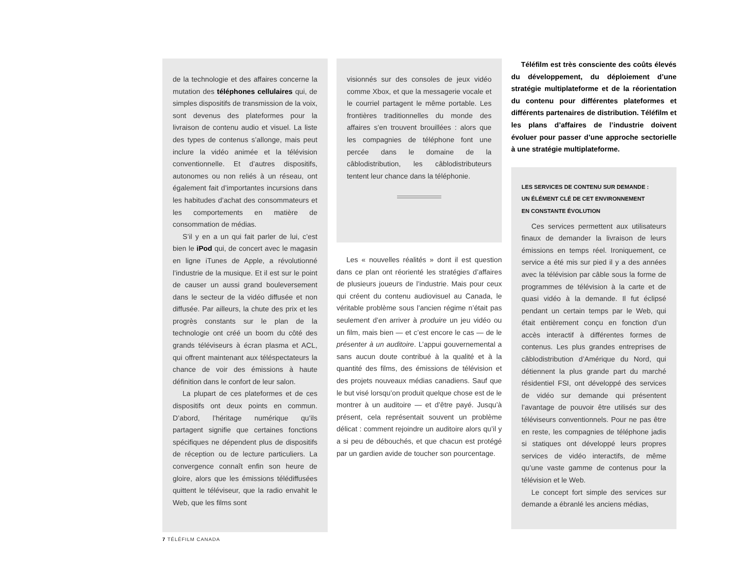de la technologie et des affaires concerne la mutation des téléphones cellulaires qui, de simples dispositifs de transmission de la voix, sont devenus des plateformes pour la livraison de contenu audio et visuel. La liste des types de contenus s’allonge, mais peut inclure la vidéo animée et la télévision conventionnelle. Et d’autres dispositifs, autonomes ou non reliés à un réseau, ont également fait d’importantes incursions dans les habitudes d’achat des consommateurs et les comportements en matière de consommation de médias.
S’il y en a un qui fait parler de lui, c’est bien le iPod qui, de concert avec le magasin en ligne iTunes de Apple, a révolutionné l’industrie de la musique. Et il est sur le point de causer un aussi grand bouleversement dans le secteur de la vidéo diffusée et non diffusée. Par ailleurs, la chute des prix et les progrès constants sur le plan de la technologie ont créé un boom du côté des grands téléviseurs à écran plasma et ACL, qui offrent maintenant aux téléspectateurs la chance de voir des émissions à haute définition dans le confort de leur salon.
La plupart de ces plateformes et de ces dispositifs ont deux points en commun. D’abord, l’héritage numérique qu’ils partagent signifie que certaines fonctions spécifiques ne dépendent plus de dispositifs de réception ou de lecture particuliers. La convergence connaît enfin son heure de gloire, alors que les émissions télédiffusées quittent le téléviseur, que la radio envahit le Web, que les films sont
visionnés sur des consoles de jeux vidéo comme Xbox, et que la messagerie vocale et le courriel partagent le même portable. Les frontières traditionnelles du monde des affaires s’en trouvent brouillées : alors que les compagnies de téléphone font une percée dans le domaine de la câblodistribution, les câblodistributeurs tentent leur chance dans la téléphonie.
Les « nouvelles réalités » dont il est question dans ce plan ont réorienté les stratégies d’affaires de plusieurs joueurs de l’industrie. Mais pour ceux qui créent du contenu audiovisuel au Canada, le véritable problème sous l’ancien régime n’était pas seulement d’en arriver à produire un jeu vidéo ou un film, mais bien — et c’est encore le cas — de le présenter à un auditoire. L’appui gouvernemental a sans aucun doute contribué à la qualité et à la quantité des films, des émissions de télévision et des projets nouveaux médias canadiens. Sauf que le but visé lorsqu’on produit quelque chose est de le montrer à un auditoire — et d’être payé. Jusqu’à présent, cela représentait souvent un problème délicat : comment rejoindre un auditoire alors qu’il y a si peu de débouchés, et que chacun est protégé par un gardien avide de toucher son pourcentage.
Téléfilm est très consciente des coûts élevés du développement, du déploiement d’une stratégie multiplateforme et de la réorientation du contenu pour différentes plateformes et différents partenaires de distribution. Téléfilm et les plans d’affaires de l’industrie doivent évoluer pour passer d’une approche sectorielle à une stratégie multiplateforme.
LES SERVICES DE CONTENU SUR DEMANDE :
UN ÉLÉMENT CLÉ DE CET ENVIRONNEMENT
EN CONSTANTE ÉVOLUTION
Ces services permettent aux utilisateurs finaux de demander la livraison de leurs émissions en temps réel. Ironiquement, ce service a été mis sur pied il y a des années avec la télévision par câble sous la forme de programmes de télévision à la carte et de quasi vidéo à la demande. Il fut éclipsé pendant un certain temps par le Web, qui était entièrement conçu en fonction d’un accès interactif à différentes formes de contenus. Les plus grandes entreprises de câblodistribution d’Amérique du Nord, qui détiennent la plus grande part du marché résidentiel FSI, ont développé des services de vidéo sur demande qui présentent l’avantage de pouvoir être utilisés sur des téléviseurs conventionnels. Pour ne pas être en reste, les compagnies de téléphone jadis si statiques ont développé leurs propres services de vidéo interactifs, de même qu’une vaste gamme de contenus pour la télévision et le Web.
Le concept fort simple des services sur demande a ébranlé les anciens médias,
7 TÉLÉFILM CANADA